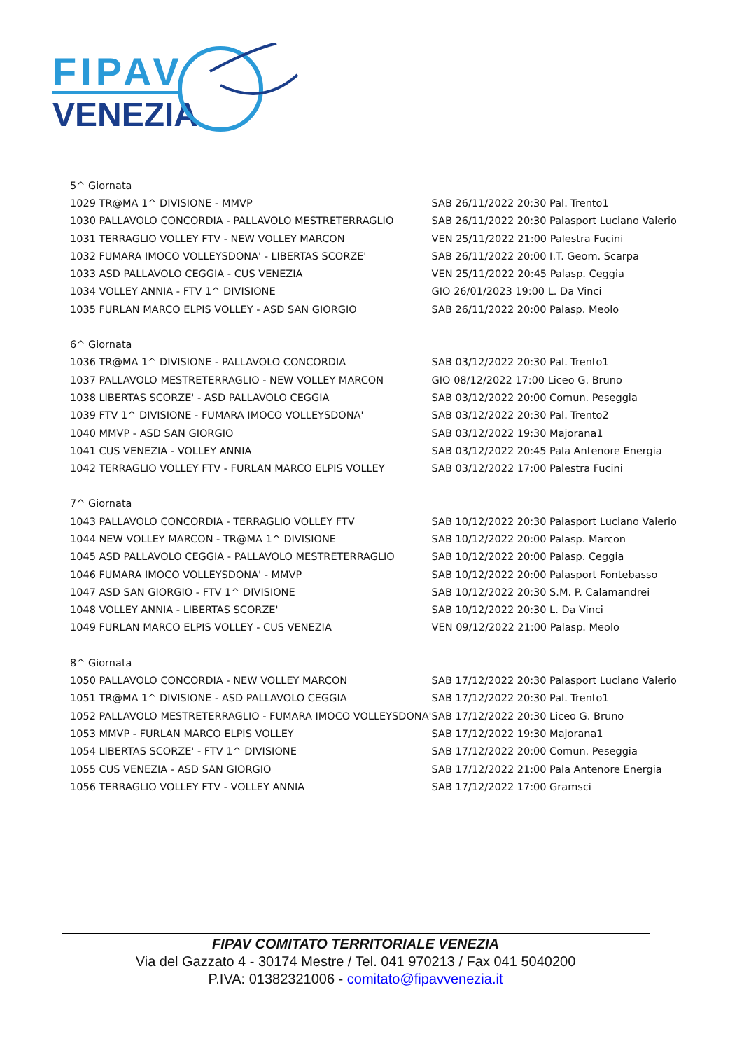FIPAV
VENEZIA
| 5^ Giornata | |
| 1029 TR@MA 1^ DIVISIONE - MMVP | SAB 26/11/2022 20:30 Pal. Trento1 |
| 1030 PALLAVOLO CONCORDIA - PALLAVOLO MESTRETERRAGLIO | SAB 26/11/2022 20:30 Palasport Luciano Valerio |
| 1031 TERRAGLIO VOLLEY FTV - NEW VOLLEY MARCON | VEN 25/11/2022 21:00 Palestra Fucini |
| 1032 FUMARA IMOCO VOLLEYSDONA' - LIBERTAS SCORZE' | SAB 26/11/2022 20:00 I.T. Geom. Scarpa |
| 1033 ASD PALLAVOLO CEGGIA - CUS VENEZIA | VEN 25/11/2022 20:45 Palasp. Ceggia |
| 1034 VOLLEY ANNIA - FTV 1^ DIVISIONE | GIO 26/01/2023 19:00 L. Da Vinci |
| 1035 FURLAN MARCO ELPIS VOLLEY - ASD SAN GIORGIO | SAB 26/11/2022 20:00 Palasp. Meolo |
| 6^ Giornata | |
| 1036 TR@MA 1^ DIVISIONE - PALLAVOLO CONCORDIA | SAB 03/12/2022 20:30 Pal. Trento1 |
| 1037 PALLAVOLO MESTRETERRAGLIO - NEW VOLLEY MARCON | GIO 08/12/2022 17:00 Liceo G. Bruno |
| 1038 LIBERTAS SCORZE' - ASD PALLAVOLO CEGGIA | SAB 03/12/2022 20:00 Comun. Peseggia |
| 1039 FTV 1^ DIVISIONE - FUMARA IMOCO VOLLEYSDONA' | SAB 03/12/2022 20:30 Pal. Trento2 |
| 1040 MMVP - ASD SAN GIORGIO | SAB 03/12/2022 19:30 Majorana1 |
| 1041 CUS VENEZIA - VOLLEY ANNIA | SAB 03/12/2022 20:45 Pala Antenore Energia |
| 1042 TERRAGLIO VOLLEY FTV - FURLAN MARCO ELPIS VOLLEY | SAB 03/12/2022 17:00 Palestra Fucini |
| 7^ Giornata | |
| 1043 PALLAVOLO CONCORDIA - TERRAGLIO VOLLEY FTV | SAB 10/12/2022 20:30 Palasport Luciano Valerio |
| 1044 NEW VOLLEY MARCON - TR@MA 1^ DIVISIONE | SAB 10/12/2022 20:00 Palasp. Marcon |
| 1045 ASD PALLAVOLO CEGGIA - PALLAVOLO MESTRETERRAGLIO | SAB 10/12/2022 20:00 Palasp. Ceggia |
| 1046 FUMARA IMOCO VOLLEYSDONA' - MMVP | SAB 10/12/2022 20:00 Palasport Fontebasso |
| 1047 ASD SAN GIORGIO - FTV 1^ DIVISIONE | SAB 10/12/2022 20:30 S.M. P. Calamandrei |
| 1048 VOLLEY ANNIA - LIBERTAS SCORZE' | SAB 10/12/2022 20:30 L. Da Vinci |
| 1049 FURLAN MARCO ELPIS VOLLEY - CUS VENEZIA | VEN 09/12/2022 21:00 Palasp. Meolo |
| 8^ Giornata | |
| 1050 PALLAVOLO CONCORDIA - NEW VOLLEY MARCON | SAB 17/12/2022 20:30 Palasport Luciano Valerio |
| 1051 TR@MA 1^ DIVISIONE - ASD PALLAVOLO CEGGIA | SAB 17/12/2022 20:30 Pal. Trento1 |
| 1052 PALLAVOLO MESTRETERRAGLIO - FUMARA IMOCO VOLLEYSDONA' | SAB 17/12/2022 20:30 Liceo G. Bruno |
| 1053 MMVP - FURLAN MARCO ELPIS VOLLEY | SAB 17/12/2022 19:30 Majorana1 |
| 1054 LIBERTAS SCORZE' - FTV 1^ DIVISIONE | SAB 17/12/2022 20:00 Comun. Peseggia |
| 1055 CUS VENEZIA - ASD SAN GIORGIO | SAB 17/12/2022 21:00 Pala Antenore Energia |
| 1056 TERRAGLIO VOLLEY FTV - VOLLEY ANNIA | SAB 17/12/2022 17:00 Gramsci |
FIPAV COMITATO TERRITORIALE VENEZIA
Via del Gazzato 4 - 30174 Mestre / Tel. 041 970213 / Fax 041 5040200
P.IVA: 01382321006 - comitato@fipavvenezia.it